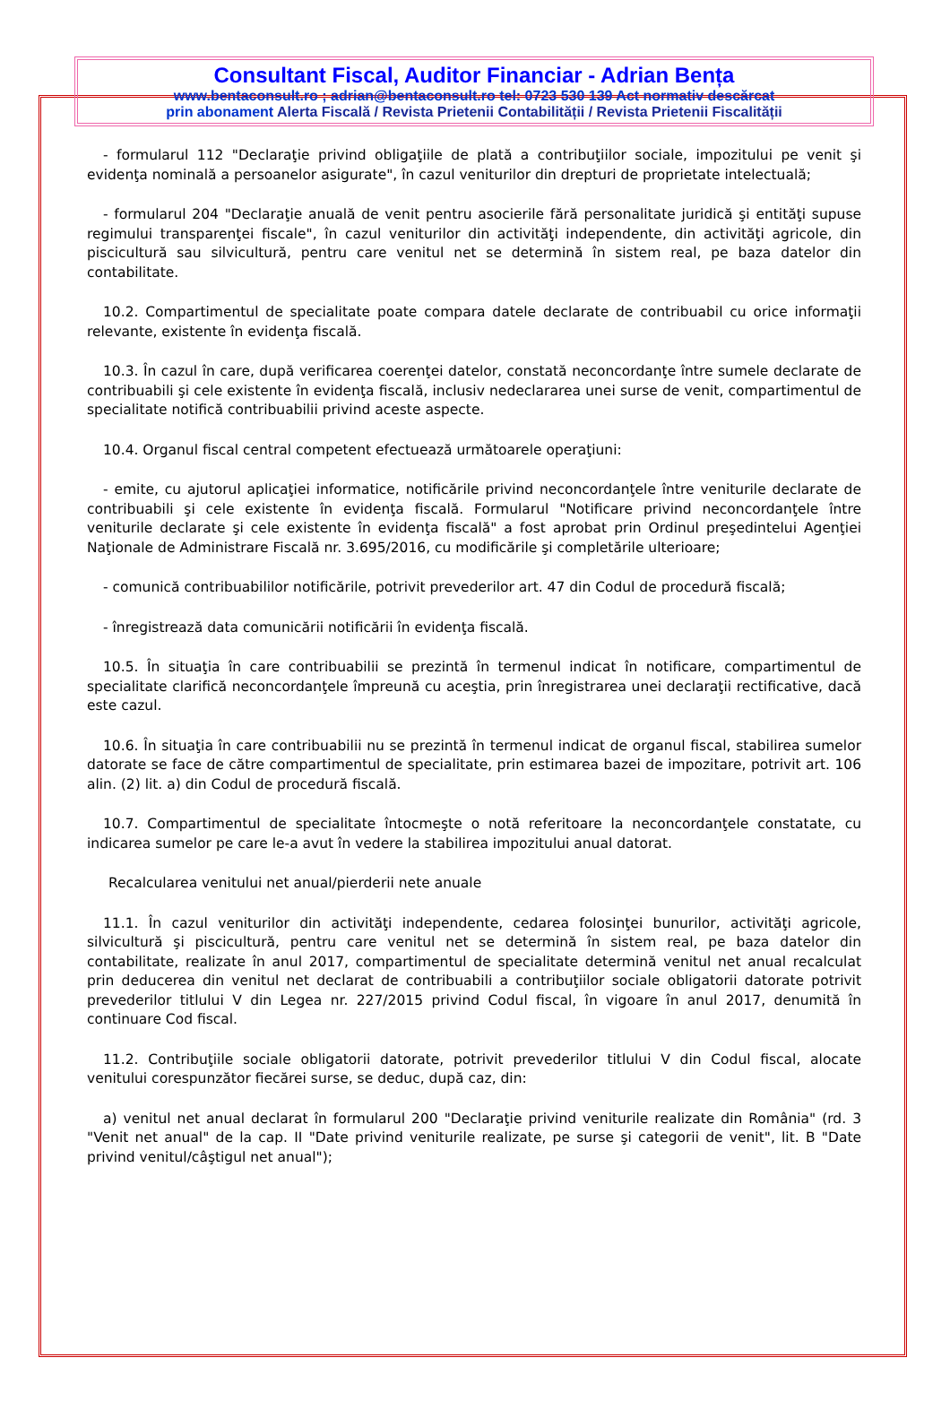Consultant Fiscal, Auditor Financiar - Adrian Bența
www.bentaconsult.ro ; adrian@bentaconsult.ro tel: 0723 530 139 Act normativ descărcat
prin abonament Alerta Fiscală / Revista Prietenii Contabilității / Revista Prietenii Fiscalității
- formularul 112 "Declaraţie privind obligaţiile de plată a contribuţiilor sociale, impozitului pe venit şi evidenţa nominală a persoanelor asigurate", în cazul veniturilor din drepturi de proprietate intelectuală;
- formularul 204 "Declaraţie anuală de venit pentru asocierile fără personalitate juridică şi entităţi supuse regimului transparenţei fiscale", în cazul veniturilor din activităţi independente, din activităţi agricole, din piscicultură sau silvicultură, pentru care venitul net se determină în sistem real, pe baza datelor din contabilitate.
10.2. Compartimentul de specialitate poate compara datele declarate de contribuabil cu orice informaţii relevante, existente în evidenţa fiscală.
10.3. În cazul în care, după verificarea coerenţei datelor, constată neconcordanţe între sumele declarate de contribuabili şi cele existente în evidenţa fiscală, inclusiv nedeclararea unei surse de venit, compartimentul de specialitate notifică contribuabilii privind aceste aspecte.
10.4. Organul fiscal central competent efectuează următoarele operaţiuni:
- emite, cu ajutorul aplicaţiei informatice, notificările privind neconcordanţele între veniturile declarate de contribuabili şi cele existente în evidenţa fiscală. Formularul "Notificare privind neconcordanţele între veniturile declarate şi cele existente în evidenţa fiscală" a fost aprobat prin Ordinul preşedintelui Agenţiei Naţionale de Administrare Fiscală nr. 3.695/2016, cu modificările şi completările ulterioare;
- comunică contribuabililor notificările, potrivit prevederilor art. 47 din Codul de procedură fiscală;
- înregistrează data comunicării notificării în evidenţa fiscală.
10.5. În situaţia în care contribuabilii se prezintă în termenul indicat în notificare, compartimentul de specialitate clarifică neconcordanţele împreună cu aceştia, prin înregistrarea unei declaraţii rectificative, dacă este cazul.
10.6. În situaţia în care contribuabilii nu se prezintă în termenul indicat de organul fiscal, stabilirea sumelor datorate se face de către compartimentul de specialitate, prin estimarea bazei de impozitare, potrivit art. 106 alin. (2) lit. a) din Codul de procedură fiscală.
10.7. Compartimentul de specialitate întocmeşte o notă referitoare la neconcordanţele constatate, cu indicarea sumelor pe care le-a avut în vedere la stabilirea impozitului anual datorat.
Recalcularea venitului net anual/pierderii nete anuale
11.1. În cazul veniturilor din activităţi independente, cedarea folosinţei bunurilor, activităţi agricole, silvicultură şi piscicultură, pentru care venitul net se determină în sistem real, pe baza datelor din contabilitate, realizate în anul 2017, compartimentul de specialitate determină venitul net anual recalculat prin deducerea din venitul net declarat de contribuabili a contribuţiilor sociale obligatorii datorate potrivit prevederilor titlului V din Legea nr. 227/2015 privind Codul fiscal, în vigoare în anul 2017, denumită în continuare Cod fiscal.
11.2. Contribuţiile sociale obligatorii datorate, potrivit prevederilor titlului V din Codul fiscal, alocate venitului corespunzător fiecărei surse, se deduc, după caz, din:
a) venitul net anual declarat în formularul 200 "Declaraţie privind veniturile realizate din România" (rd. 3 "Venit net anual" de la cap. II "Date privind veniturile realizate, pe surse şi categorii de venit", lit. B "Date privind venitul/câştigul net anual");